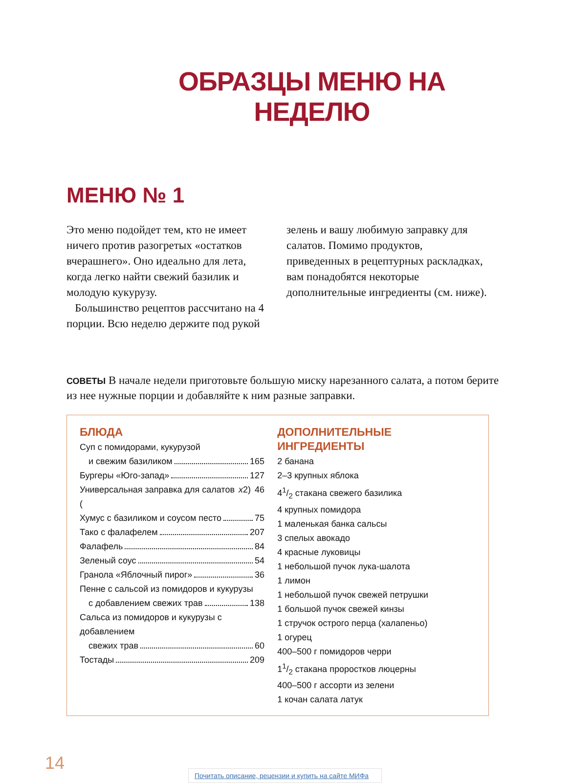ОБРАЗЦЫ МЕНЮ НА НЕДЕЛЮ
МЕНЮ № 1
Это меню подойдет тем, кто не имеет ничего против разогретых «остатков вчерашнего». Оно идеально для лета, когда легко найти свежий базилик и молодую кукурузу.
Большинство рецептов рассчитано на 4 порции. Всю неделю держите под рукой зелень и вашу любимую заправку для салатов. Помимо продуктов, приведенных в рецептурных раскладках, вам понадобятся некоторые дополнительные ингредиенты (см. ниже).
СОВЕТЫ В начале недели приготовьте большую миску нарезанного салата, а потом берите из нее нужные порции и добавляйте к ним разные заправки.
БЛЮДА
Суп с помидорами, кукурузой
и свежим базиликом 165
Бургеры «Юго-запад» 127
Универсальная заправка для салатов (x 2) 46
Хумус с базиликом и соусом песто 75
Тако с фалафелем 207
Фалафель 84
Зеленый соус 54
Гранола «Яблочный пирог» 36
Пенне с сальсой из помидоров и кукурузы
с добавлением свежих трав 138
Сальса из помидоров и кукурузы с добавлением
свежих трав 60
Тостады 209
ДОПОЛНИТЕЛЬНЫЕ ИНГРЕДИЕНТЫ
2 банана
2–3 крупных яблока
41/2 стакана свежего базилика
4 крупных помидора
1 маленькая банка сальсы
3 спелых авокадо
4 красные луковицы
1 небольшой пучок лука-шалота
1 лимон
1 небольшой пучок свежей петрушки
1 большой пучок свежей кинзы
1 стручок острого перца (халапеньо)
1 огурец
400–500 г помидоров черри
11/2 стакана проростков люцерны
400–500 г ассорти из зелени
1 кочан салата латук
14
Почитать описание, рецензии и купить на сайте МИФа